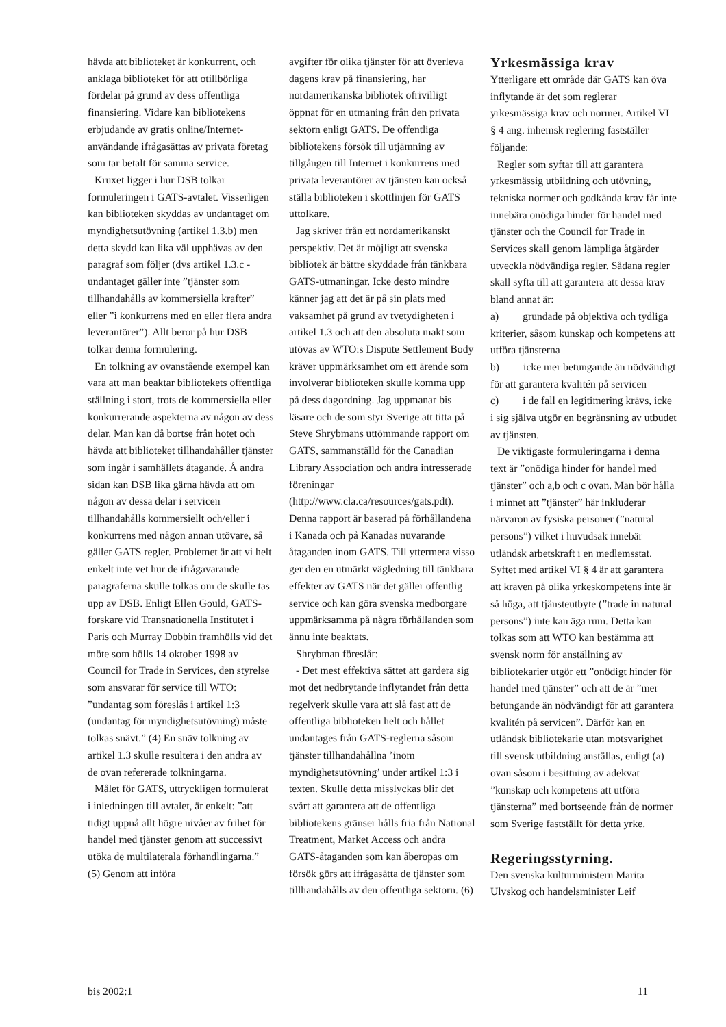hävda att biblioteket är konkurrent, och anklaga biblioteket för att otillbörliga fördelar på grund av dess offentliga finansiering. Vidare kan bibliotekens erbjudande av gratis online/Internet-användande ifrågasättas av privata företag som tar betalt för samma service.
Kruxet ligger i hur DSB tolkar formuleringen i GATS-avtalet. Visserligen kan biblioteken skyddas av undantaget om myndighetsutövning (artikel 1.3.b) men detta skydd kan lika väl upphävas av den paragraf som följer (dvs artikel 1.3.c - undantaget gäller inte ”tjänster som tillhandahålls av kommersiella krafter” eller ”i konkurrens med en eller flera andra leverantörer”). Allt beror på hur DSB tolkar denna formulering.
En tolkning av ovanstående exempel kan vara att man beaktar bibliotekets offentliga ställning i stort, trots de kommersiella eller konkurrerande aspekterna av någon av dess delar. Man kan då bortse från hotet och hävda att biblioteket tillhandahåller tjänster som ingår i samhällets åtagande. Å andra sidan kan DSB lika gärna hävda att om någon av dessa delar i servicen tillhandahålls kommersiellt och/eller i konkurrens med någon annan utövare, så gäller GATS regler. Problemet är att vi helt enkelt inte vet hur de ifrågavarande paragraferna skulle tolkas om de skulle tas upp av DSB. Enligt Ellen Gould, GATS-forskare vid Transnationella Institutet i Paris och Murray Dobbin framhölls vid det möte som hölls 14 oktober 1998 av Council for Trade in Services, den styrelse som ansvarar för service till WTO: ”undantag som föreslås i artikel 1:3 (undantag för myndighetsutövning) måste tolkas snävt.” (4) En snäv tolkning av artikel 1.3 skulle resultera i den andra av de ovan refererade tolkningarna.
Målet för GATS, uttryckligen formulerat i inledningen till avtalet, är enkelt: ”att tidigt uppnå allt högre nivåer av frihet för handel med tjänster genom att successivt utöka de multilaterala förhandlingarna.” (5) Genom att införa
avgifter för olika tjänster för att överleva dagens krav på finansiering, har nordamerikanska bibliotek ofrivilligt öppnat för en utmaning från den privata sektorn enligt GATS. De offentliga bibliotekens försök till utjämning av tillgången till Internet i konkurrens med privata leverantörer av tjänsten kan också ställa biblioteken i skottlinjen för GATS uttolkare.
Jag skriver från ett nordamerikanskt perspektiv. Det är möjligt att svenska bibliotek är bättre skyddade från tänkbara GATS-utmaningar. Icke desto mindre känner jag att det är på sin plats med vaksamhet på grund av tvetydigheten i artikel 1.3 och att den absoluta makt som utövas av WTO:s Dispute Settlement Body kräver uppmärksamhet om ett ärende som involverar biblioteken skulle komma upp på dess dagordning. Jag uppmanar bis läsare och de som styr Sverige att titta på Steve Shrybmans uttömmande rapport om GATS, sammanställd för the Canadian Library Association och andra intresserade föreningar (http://www.cla.ca/resources/gats.pdt). Denna rapport är baserad på förhållandena i Kanada och på Kanadas nuvarande åtaganden inom GATS. Till yttermera visso ger den en utmärkt vägledning till tänkbara effekter av GATS när det gäller offentlig service och kan göra svenska medborgare uppmärksamma på några förhållanden som ännu inte beaktats.
Shrybman föreslår:
- Det mest effektiva sättet att gardera sig mot det nedbrytande inflytandet från detta regelverk skulle vara att slå fast att de offentliga biblioteken helt och hållet undantages från GATS-reglerna såsom tjänster tillhandahållna ’inom myndighetsutövning’ under artikel 1:3 i texten. Skulle detta misslyckas blir det svårt att garantera att de offentliga bibliotekens gränser hålls fria från National Treatment, Market Access och andra GATS-åtaganden som kan åberopas om försök görs att ifrågasätta de tjänster som tillhandahålls av den offentliga sektorn. (6)
Yrkesmässiga krav
Ytterligare ett område där GATS kan öva inflytande är det som reglerar yrkesmässiga krav och normer. Artikel VI § 4 ang. inhemsk reglering fastställer följande:
Regler som syftar till att garantera yrkesmässig utbildning och utövning, tekniska normer och godkända krav får inte innebära onödiga hinder för handel med tjänster och the Council for Trade in Services skall genom lämpliga åtgärder utveckla nödvändiga regler. Sådana regler skall syfta till att garantera att dessa krav bland annat är:
a) grundade på objektiva och tydliga kriterier, såsom kunskap och kompetens att utföra tjänsterna
b) icke mer betungande än nödvändigt för att garantera kvalitén på servicen
c) i de fall en legitimering krävs, icke i sig själva utgör en begränsning av utbudet av tjänsten.
De viktigaste formuleringarna i denna text är ”onödiga hinder för handel med tjänster” och a,b och c ovan. Man bör hålla i minnet att ”tjänster” här inkluderar närvaron av fysiska personer (”natural persons”) vilket i huvudsak innebär utländsk arbetskraft i en medlemsstat. Syftet med artikel VI § 4 är att garantera att kraven på olika yrkeskompetens inte är så höga, att tjänsteutbyte (”trade in natural persons”) inte kan äga rum. Detta kan tolkas som att WTO kan bestämma att svensk norm för anställning av bibliotekarier utgör ett ”onödigt hinder för handel med tjänster” och att de är ”mer betungande än nödvändigt för att garantera kvalitén på servicen”. Därför kan en utländsk bibliotekarie utan motsvarighet till svensk utbildning anställas, enligt (a) ovan såsom i besittning av adekvat ”kunskap och kompetens att utföra tjänsterna” med bortseende från de normer som Sverige fastställt för detta yrke.
Regeringsstyrning.
Den svenska kulturministern Marita Ulvskog och handelsminister Leif
bis 2002:1 11